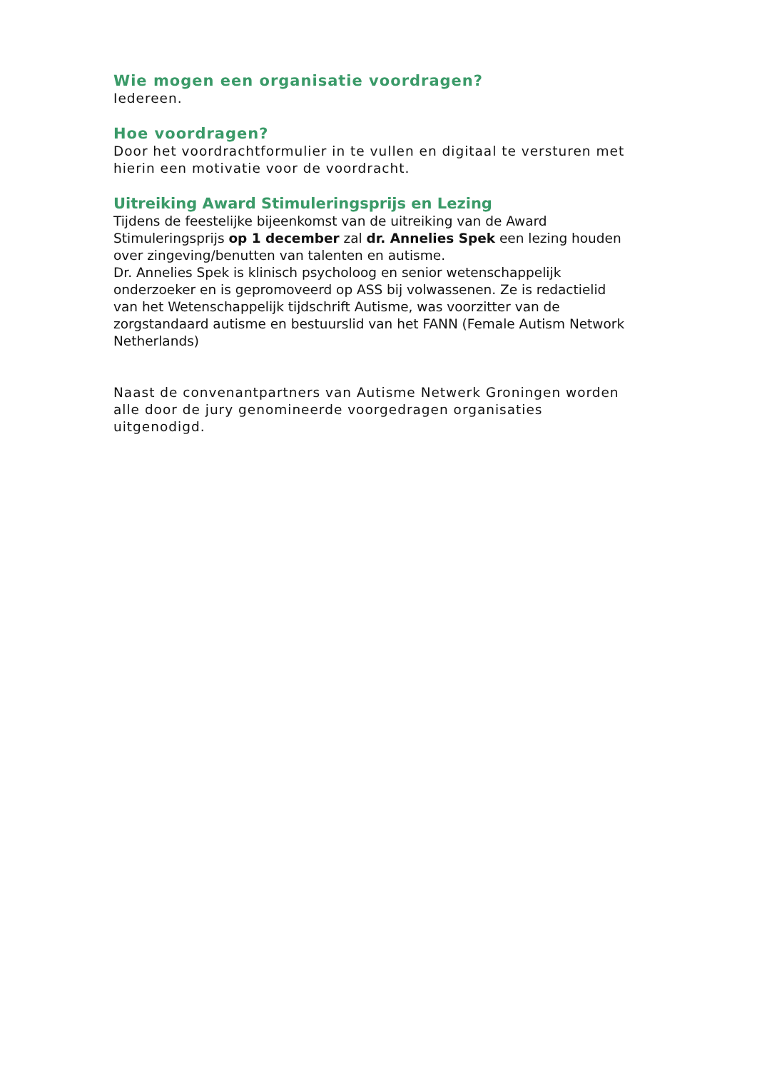Wie mogen een organisatie voordragen?
Iedereen.
Hoe voordragen?
Door het voordrachtformulier in te vullen en digitaal te versturen met hierin een motivatie voor de voordracht.
Uitreiking Award Stimuleringsprijs en Lezing
Tijdens de feestelijke bijeenkomst van de uitreiking van de Award Stimuleringsprijs op 1 december zal dr. Annelies Spek een lezing houden over zingeving/benutten van talenten en autisme.
Dr. Annelies Spek is klinisch psycholoog en senior wetenschappelijk onderzoeker en is gepromoveerd op ASS bij volwassenen. Ze is redactielid van het Wetenschappelijk tijdschrift Autisme, was voorzitter van de zorgstandaard autisme en bestuurslid van het FANN (Female Autism Network Netherlands)
Naast de convenantpartners van Autisme Netwerk Groningen worden alle door de jury genomineerde voorgedragen organisaties uitgenodigd.